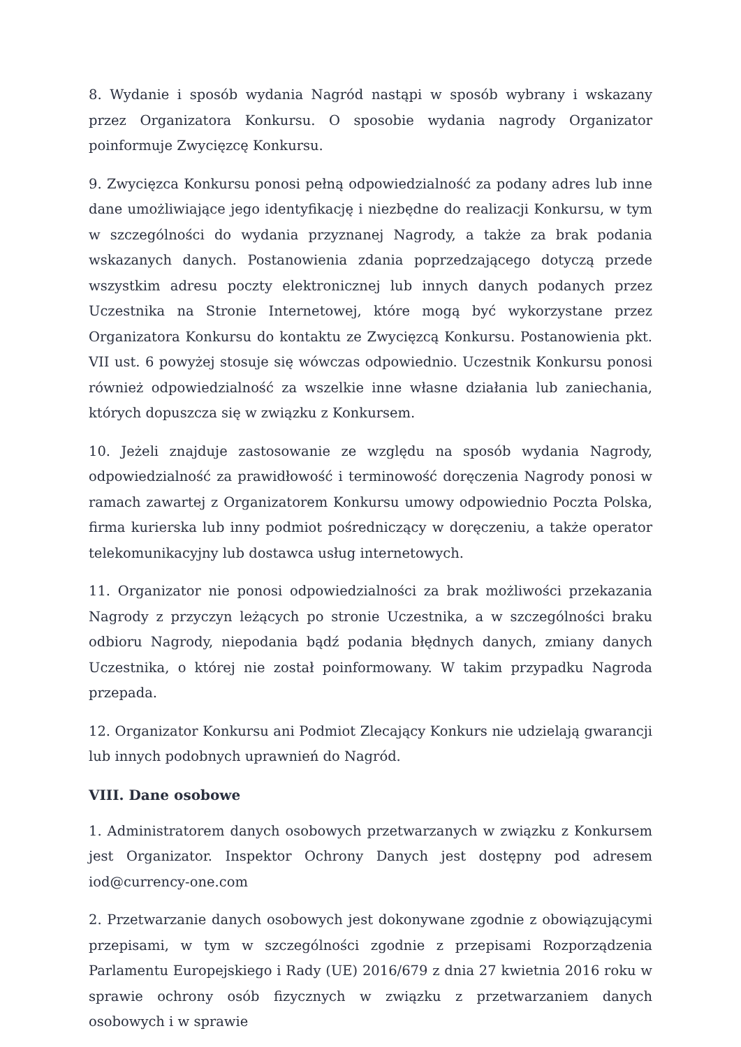8. Wydanie i sposób wydania Nagród nastąpi w sposób wybrany i wskazany przez Organizatora Konkursu. O sposobie wydania nagrody Organizator poinformuje Zwycięzcę Konkursu.
9. Zwycięzca Konkursu ponosi pełną odpowiedzialność za podany adres lub inne dane umożliwiające jego identyfikację i niezbędne do realizacji Konkursu, w tym w szczególności do wydania przyznanej Nagrody, a także za brak podania wskazanych danych. Postanowienia zdania poprzedzającego dotyczą przede wszystkim adresu poczty elektronicznej lub innych danych podanych przez Uczestnika na Stronie Internetowej, które mogą być wykorzystane przez Organizatora Konkursu do kontaktu ze Zwycięzcą Konkursu. Postanowienia pkt. VII ust. 6 powyżej stosuje się wówczas odpowiednio. Uczestnik Konkursu ponosi również odpowiedzialność za wszelkie inne własne działania lub zaniechania, których dopuszcza się w związku z Konkursem.
10. Jeżeli znajduje zastosowanie ze względu na sposób wydania Nagrody, odpowiedzialność za prawidłowość i terminowość doręczenia Nagrody ponosi w ramach zawartej z Organizatorem Konkursu umowy odpowiednio Poczta Polska, firma kurierska lub inny podmiot pośredniczący w doręczeniu, a także operator telekomunikacyjny lub dostawca usług internetowych.
11. Organizator nie ponosi odpowiedzialności za brak możliwości przekazania Nagrody z przyczyn leżących po stronie Uczestnika, a w szczególności braku odbioru Nagrody, niepodania bądź podania błędnych danych, zmiany danych Uczestnika, o której nie został poinformowany. W takim przypadku Nagroda przepada.
12. Organizator Konkursu ani Podmiot Zlecający Konkurs nie udzielają gwarancji lub innych podobnych uprawnień do Nagród.
VIII. Dane osobowe
1. Administratorem danych osobowych przetwarzanych w związku z Konkursem jest Organizator. Inspektor Ochrony Danych jest dostępny pod adresem iod@currency-one.com
2. Przetwarzanie danych osobowych jest dokonywane zgodnie z obowiązującymi przepisami, w tym w szczególności zgodnie z przepisami Rozporządzenia Parlamentu Europejskiego i Rady (UE) 2016/679 z dnia 27 kwietnia 2016 roku w sprawie ochrony osób fizycznych w związku z przetwarzaniem danych osobowych i w sprawie